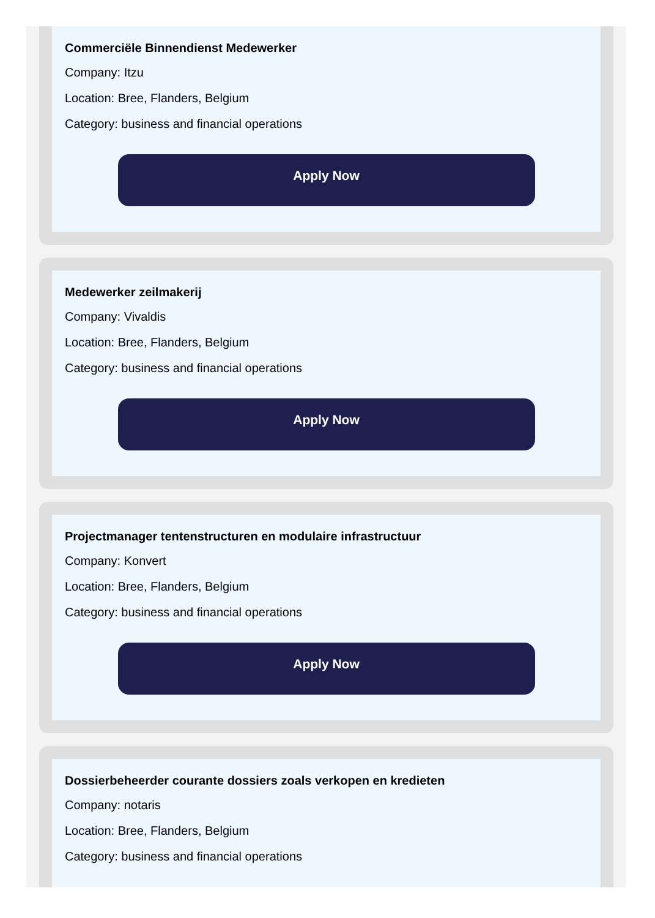Commerciële Binnendienst Medewerker
Company: Itzu
Location: Bree, Flanders, Belgium
Category: business and financial operations
Apply Now
Medewerker zeilmakerij
Company: Vivaldis
Location: Bree, Flanders, Belgium
Category: business and financial operations
Apply Now
Projectmanager tentenstructuren en modulaire infrastructuur
Company: Konvert
Location: Bree, Flanders, Belgium
Category: business and financial operations
Apply Now
Dossierbeheerder courante dossiers zoals verkopen en kredieten
Company: notaris
Location: Bree, Flanders, Belgium
Category: business and financial operations